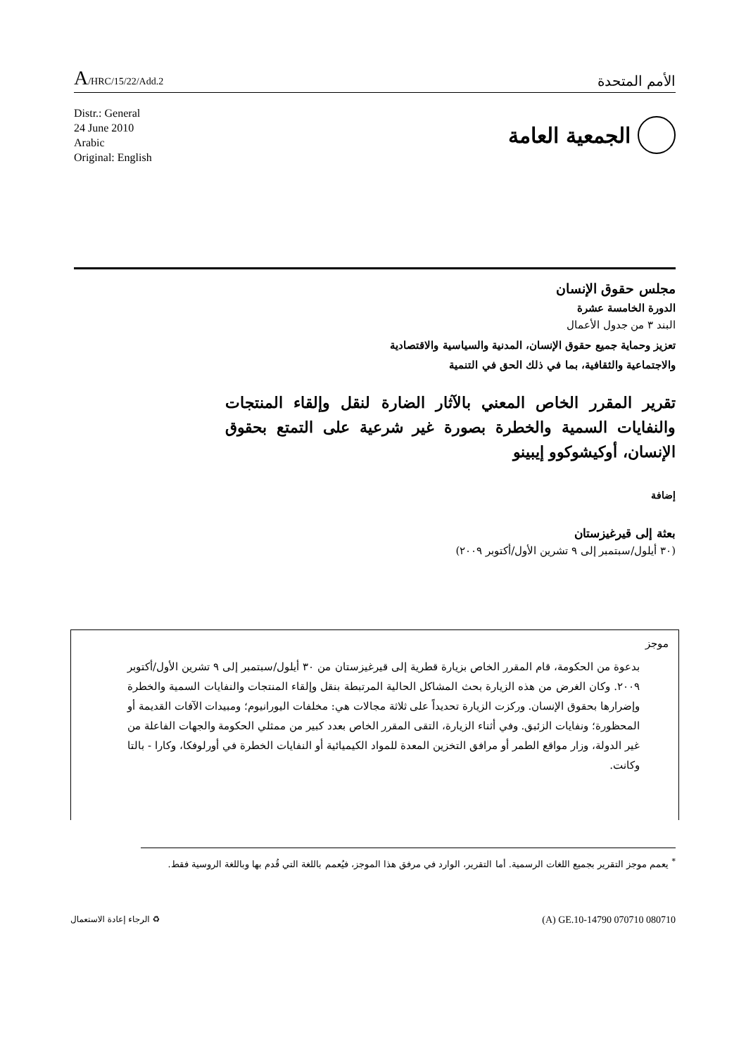A/HRC/15/22/Add.2
الأمم المتحدة
Distr.: General
24 June 2010
Arabic
Original: English
الجمعية العامة
مجلس حقوق الإنسان
الدورة الخامسة عشرة
البند ٣ من جدول الأعمال
تعزيز وحماية جميع حقوق الإنسان، المدنية والسياسية والاقتصادية
والاجتماعية والثقافية، بما في ذلك الحق في التنمية
تقرير المقرر الخاص المعني بالآثار الضارة لنقل وإلقاء المنتجات والنفايات السمية والخطرة بصورة غير شرعية على التمتع بحقوق الإنسان، أوكيشوكوو إيبينو
إضافة
بعثة إلى قيرغيزستان
(٣٠ أيلول/سبتمبر إلى ٩ تشرين الأول/أكتوبر ٢٠٠٩)
موجز
بدعوة من الحكومة، قام المقرر الخاص بزيارة قطرية إلى قيرغيزستان من ٣٠ أيلول/سبتمبر إلى ٩ تشرين الأول/أكتوبر ٢٠٠٩. وكان الغرض من هذه الزيارة بحث المشاكل الحالية المرتبطة بنقل وإلقاء المنتجات والنفايات السمية والخطرة وإضرارها بحقوق الإنسان. وركزت الزيارة تحديداً على ثلاثة مجالات هي: مخلفات اليورانيوم؛ ومبيدات الآفات القديمة أو المحظورة؛ ونفايات الزئبق. وفي أثناء الزيارة، التقى المقرر الخاص بعدد كبير من ممثلي الحكومة والجهات الفاعلة من غير الدولة، وزار مواقع الطمر أو مرافق التخزين المعدة للمواد الكيميائية أو النفايات الخطرة في أورلوفكا، وكارا - بالتا وكانت.
<sup>*</sup> يعمم موجز التقرير بجميع اللغات الرسمية. أما التقرير، الوارد في مرفق هذا الموجز، فيُعمم باللغة التي قُدم بها وباللغة الروسية فقط.
♻ الرجاء إعادة الاستعمال
(A) GE.10-14790 070710 080710